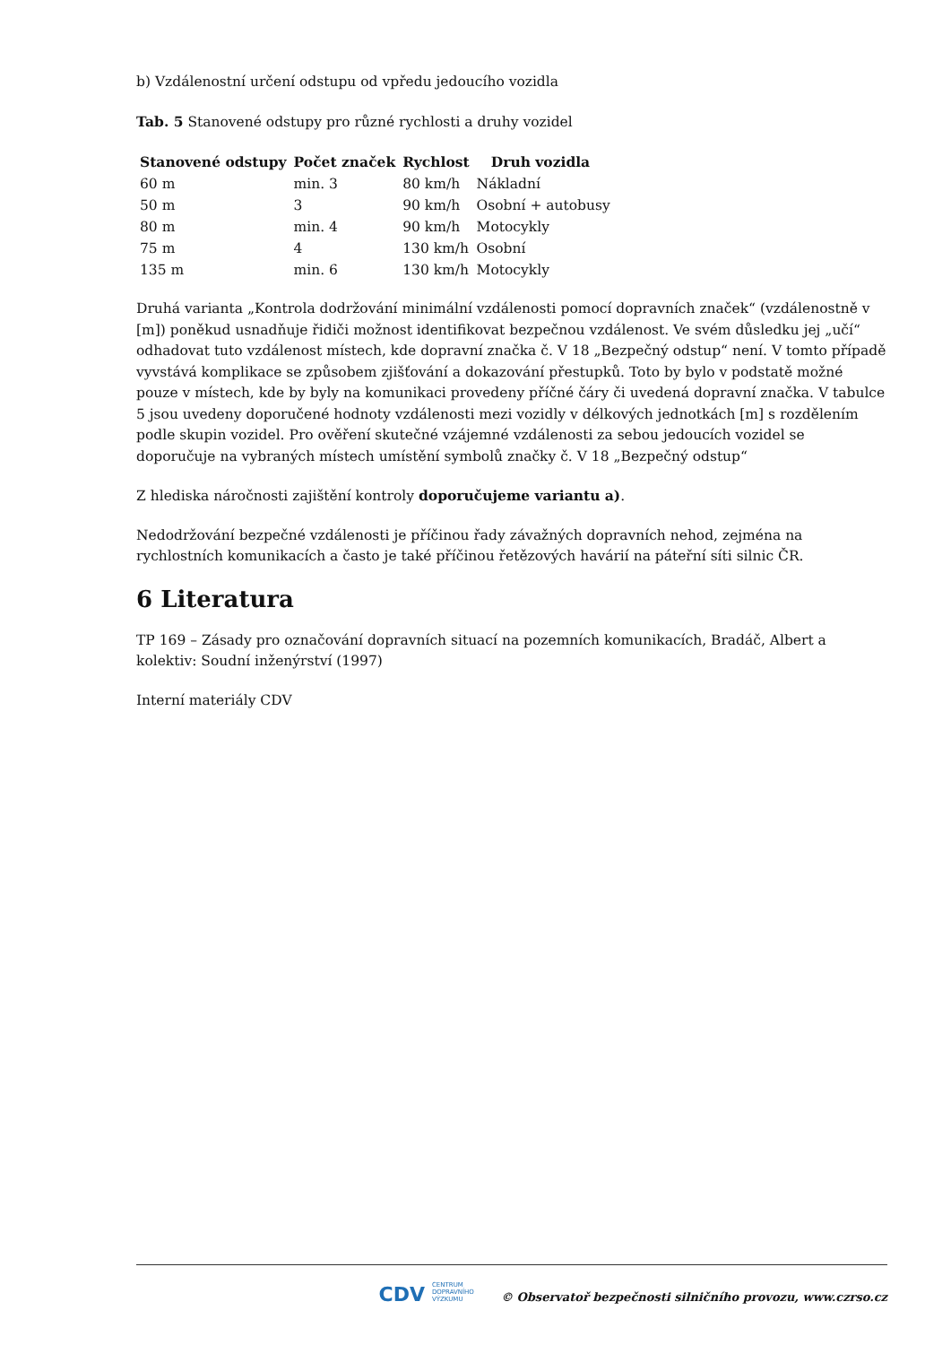b) Vzdálenostní určení odstupu od vpředu jedoucího vozidla
Tab. 5 Stanovené odstupy pro různé rychlosti a druhy vozidel
| Stanovené odstupy | Počet značek | Rychlost | Druh vozidla |
| --- | --- | --- | --- |
| 60 m | min. 3 | 80 km/h | Nákladní |
| 50 m | 3 | 90 km/h | Osobní + autobusy |
| 80 m | min. 4 | 90 km/h | Motocykly |
| 75 m | 4 | 130 km/h | Osobní |
| 135 m | min. 6 | 130 km/h | Motocykly |
Druhá varianta „Kontrola dodržování minimální vzdálenosti pomocí dopravních značek“ (vzdálenostně v [m]) poněkud usnadňuje řidiči možnost identifikovat bezpečnou vzdálenost. Ve svém důsledku jej „učí“ odhadovat tuto vzdálenost místech, kde dopravní značka č. V 18 „Bezpečný odstup“ není. V tomto případě vyvstává komplikace se způsobem zjišťování a dokazování přestupků. Toto by bylo v podstatě možné pouze v místech, kde by byly na komunikaci provedeny příčné čáry či uvedená dopravní značka. V tabulce 5 jsou uvedeny doporučené hodnoty vzdálenosti mezi vozidly v délkových jednotkách [m] s rozdělením podle skupin vozidel. Pro ověření skutečné vzájemné vzdálenosti za sebou jedoucích vozidel se doporučuje na vybraných místech umístění symbolů značky č. V 18 „Bezpečný odstup“
Z hlediska náročnosti zajištění kontroly doporučujeme variantu a).
Nedodržování bezpečné vzdálenosti je příčinou řady závažných dopravních nehod, zejména na rychlostních komunikacích a často je také příčinou řetězových havárií na páteřní síti silnic ČR.
6 Literatura
TP 169 – Zásady pro označování dopravních situací na pozemních komunikacích, Bradáč, Albert a kolektiv: Soudní inženýrství (1997)
Interní materiály CDV
CDV CENTRUM
DOPRAVNÍHO
VÝZKUMU © Observatoř bezpečnosti silničního provozu, www.czrso.cz